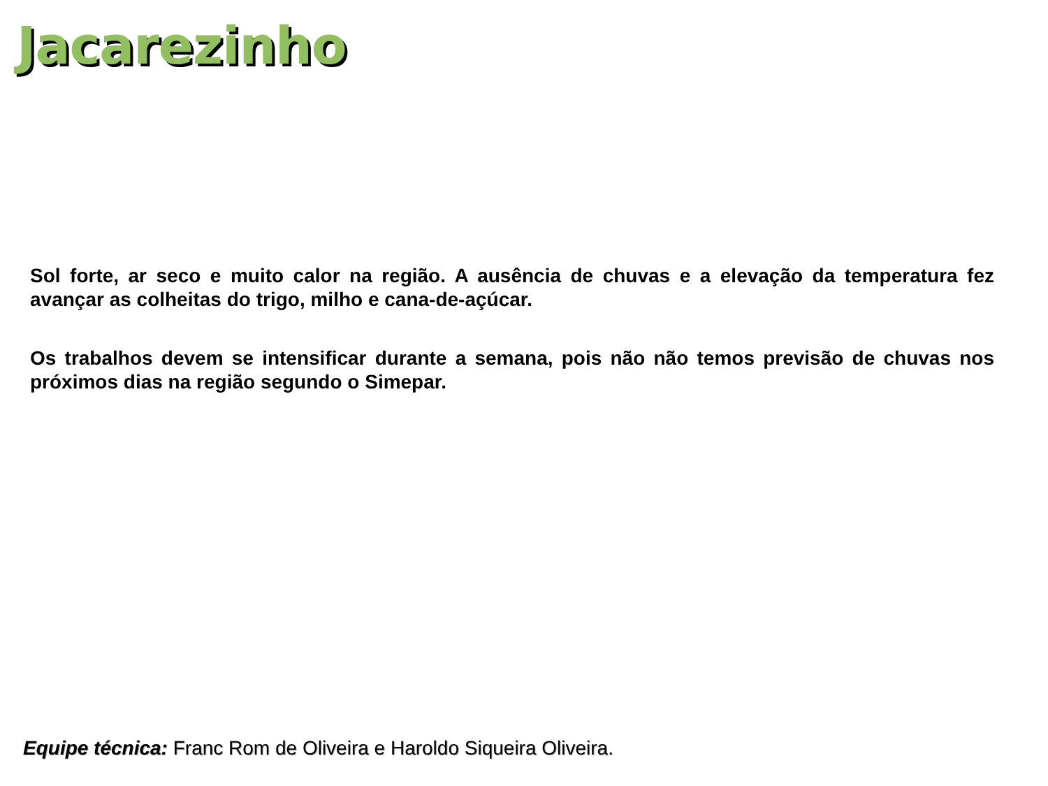Jacarezinho
Sol forte, ar seco e muito calor na região. A ausência de chuvas e a elevação da temperatura fez avançar as colheitas do trigo, milho e cana-de-açúcar.
Os trabalhos devem se intensificar durante a semana, pois não não temos previsão de chuvas nos próximos dias na região segundo o Simepar.
Equipe técnica: Franc Rom de Oliveira e Haroldo Siqueira Oliveira.